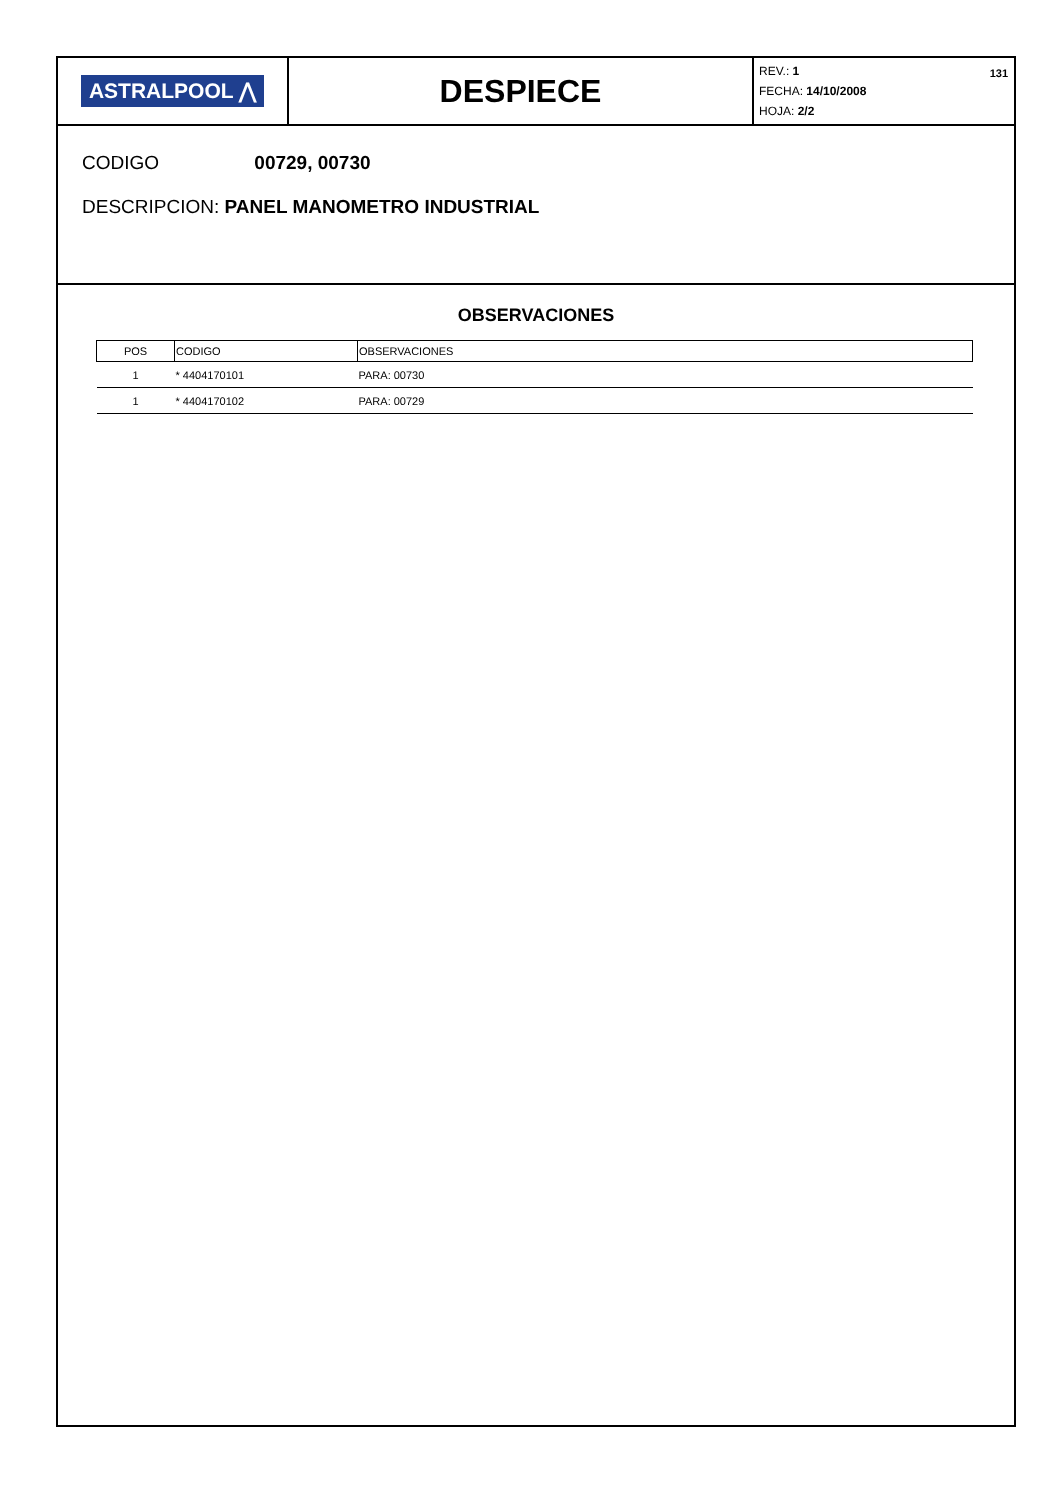ASTRALPOOL ⋀
DESPIECE
REV.: 1
FECHA: 14/10/2008
HOJA: 2/2
131
CODIGO 00729, 00730
DESCRIPCION: PANEL MANOMETRO INDUSTRIAL
OBSERVACIONES
| POS | CODIGO | OBSERVACIONES |
| --- | --- | --- |
| 1 | * 4404170101 | PARA: 00730 |
| 1 | * 4404170102 | PARA: 00729 |